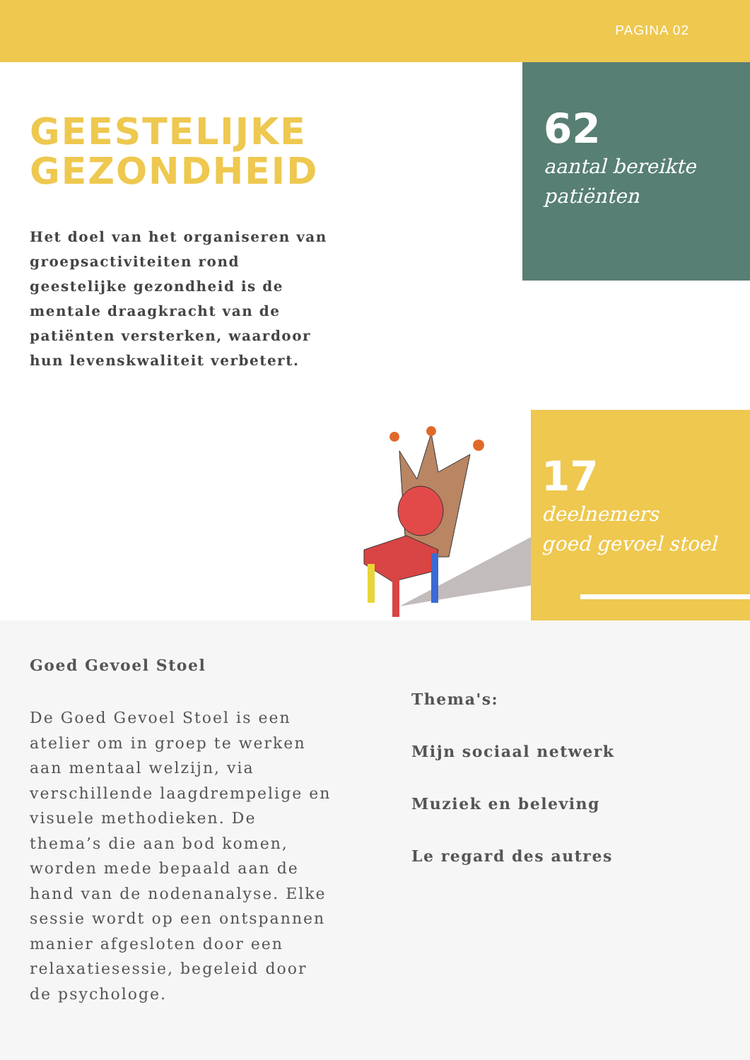PAGINA 02
GEESTELIJKE
GEZONDHEID
Het doel van het organiseren van groepsactiviteiten rond geestelijke gezondheid is de mentale draagkracht van de patiënten versterken, waardoor hun levenskwaliteit verbetert.
62
aantal bereikte
patiënten
17
deelnemers
goed gevoel stoel
Goed Gevoel Stoel
De Goed Gevoel Stoel is een atelier om in groep te werken aan mentaal welzijn, via verschillende laagdrempelige en visuele methodieken. De thema’s die aan bod komen, worden mede bepaald aan de hand van de nodenanalyse. Elke sessie wordt op een ontspannen manier afgesloten door een relaxatiesessie, begeleid door de psychologe.
Thema's:
Mijn sociaal netwerk
Muziek en beleving
Le regard des autres